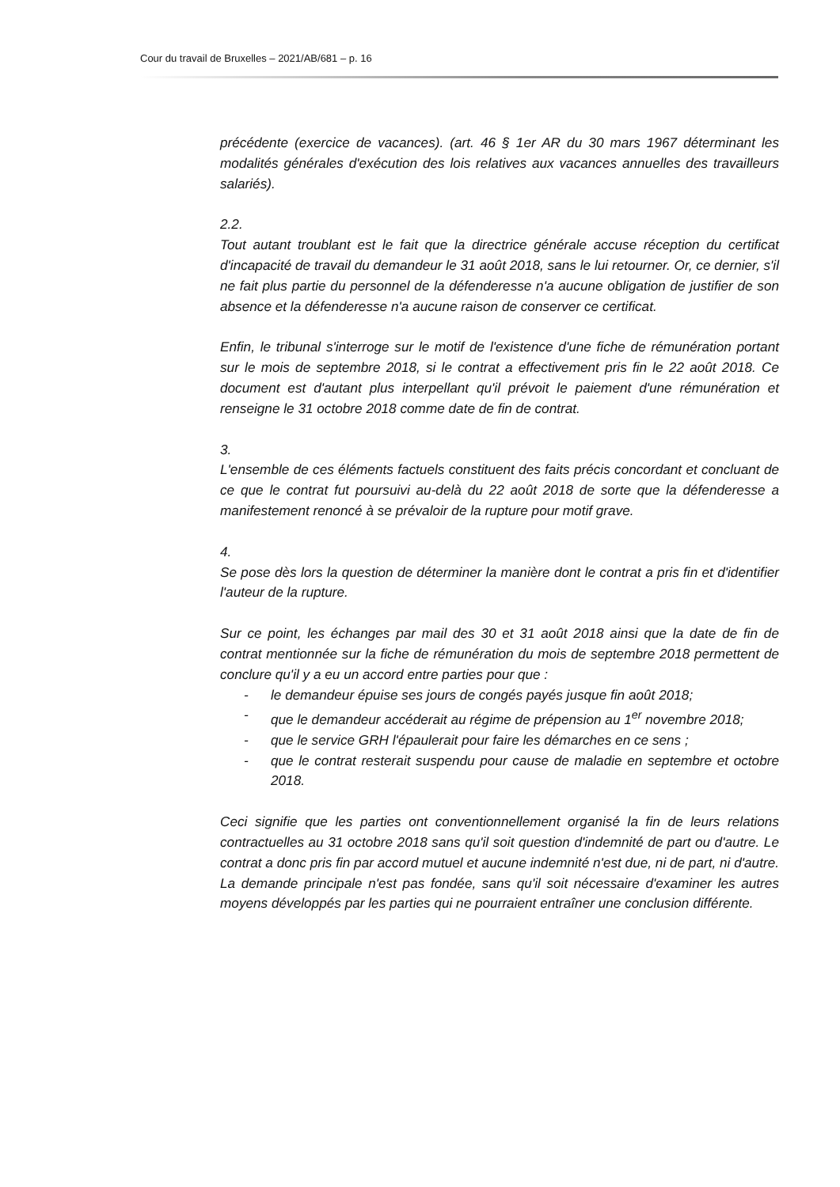Cour du travail de Bruxelles – 2021/AB/681 – p. 16
précédente (exercice de vacances). (art. 46 § 1er AR du 30 mars 1967 déterminant les modalités générales d'exécution des lois relatives aux vacances annuelles des travailleurs salariés).
2.2.
Tout autant troublant est le fait que la directrice générale accuse réception du certificat d'incapacité de travail du demandeur le 31 août 2018, sans le lui retourner. Or, ce dernier, s'il ne fait plus partie du personnel de la défenderesse n'a aucune obligation de justifier de son absence et la défenderesse n'a aucune raison de conserver ce certificat.
Enfin, le tribunal s'interroge sur le motif de l'existence d'une fiche de rémunération portant sur le mois de septembre 2018, si le contrat a effectivement pris fin le 22 août 2018. Ce document est d'autant plus interpellant qu'il prévoit le paiement d'une rémunération et renseigne le 31 octobre 2018 comme date de fin de contrat.
3.
L'ensemble de ces éléments factuels constituent des faits précis concordant et concluant de ce que le contrat fut poursuivi au-delà du 22 août 2018 de sorte que la défenderesse a manifestement renoncé à se prévaloir de la rupture pour motif grave.
4.
Se pose dès lors la question de déterminer la manière dont le contrat a pris fin et d'identifier l'auteur de la rupture.
Sur ce point, les échanges par mail des 30 et 31 août 2018 ainsi que la date de fin de contrat mentionnée sur la fiche de rémunération du mois de septembre 2018 permettent de conclure qu'il y a eu un accord entre parties pour que :
- le demandeur épuise ses jours de congés payés jusque fin août 2018;
- que le demandeur accéderait au régime de prépension au 1<sup>er</sup> novembre 2018;
- que le service GRH l'épaulerait pour faire les démarches en ce sens ;
- que le contrat resterait suspendu pour cause de maladie en septembre et octobre 2018.
Ceci signifie que les parties ont conventionnellement organisé la fin de leurs relations contractuelles au 31 octobre 2018 sans qu'il soit question d'indemnité de part ou d'autre. Le contrat a donc pris fin par accord mutuel et aucune indemnité n'est due, ni de part, ni d'autre. La demande principale n'est pas fondée, sans qu'il soit nécessaire d'examiner les autres moyens développés par les parties qui ne pourraient entraîner une conclusion différente.